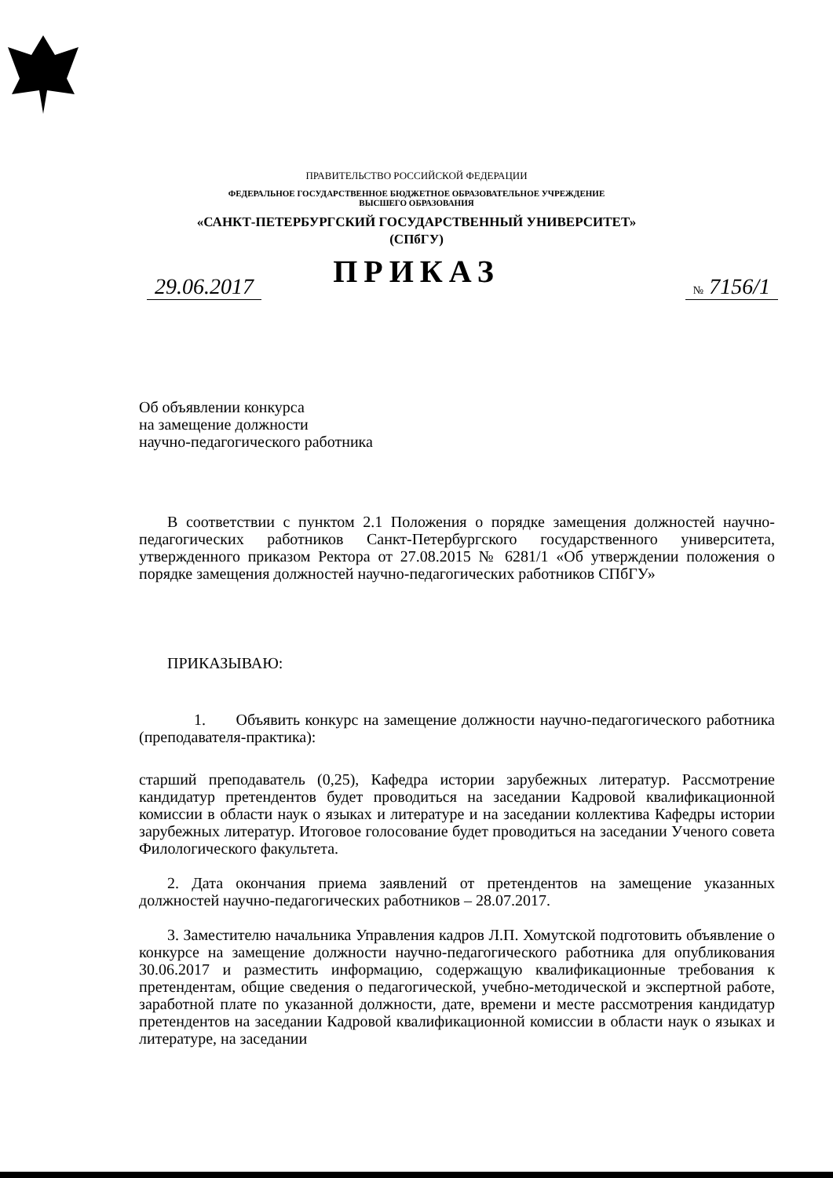ПРАВИТЕЛЬСТВО РОССИЙСКОЙ ФЕДЕРАЦИИ
ФЕДЕРАЛЬНОЕ ГОСУДАРСТВЕННОЕ БЮДЖЕТНОЕ ОБРАЗОВАТЕЛЬНОЕ УЧРЕЖДЕНИЕ
ВЫСШЕГО ОБРАЗОВАНИЯ
«САНКТ-ПЕТЕРБУРГСКИЙ ГОСУДАРСТВЕННЫЙ УНИВЕРСИТЕТ»
(СПбГУ)
ПРИКАЗ
29.06.2017 № 7156/1
Об объявлении конкурса
на замещение должности
научно-педагогического работника
В соответствии с пунктом 2.1 Положения о порядке замещения должностей научно-педагогических работников Санкт-Петербургского государственного университета, утвержденного приказом Ректора от 27.08.2015 № 6281/1 «Об утверждении положения о порядке замещения должностей научно-педагогических работников СПбГУ»
ПРИКАЗЫВАЮ:
1. Объявить конкурс на замещение должности научно-педагогического работника (преподавателя-практика):
старший преподаватель (0,25), Кафедра истории зарубежных литератур. Рассмотрение кандидатур претендентов будет проводиться на заседании Кадровой квалификационной комиссии в области наук о языках и литературе и на заседании коллектива Кафедры истории зарубежных литератур. Итоговое голосование будет проводиться на заседании Ученого совета Филологического факультета.
2. Дата окончания приема заявлений от претендентов на замещение указанных должностей научно-педагогических работников – 28.07.2017.
3. Заместителю начальника Управления кадров Л.П. Хомутской подготовить объявление о конкурсе на замещение должности научно-педагогического работника для опубликования 30.06.2017 и разместить информацию, содержащую квалификационные требования к претендентам, общие сведения о педагогической, учебно-методической и экспертной работе, заработной плате по указанной должности, дате, времени и месте рассмотрения кандидатур претендентов на заседании Кадровой квалификационной комиссии в области наук о языках и литературе, на заседании